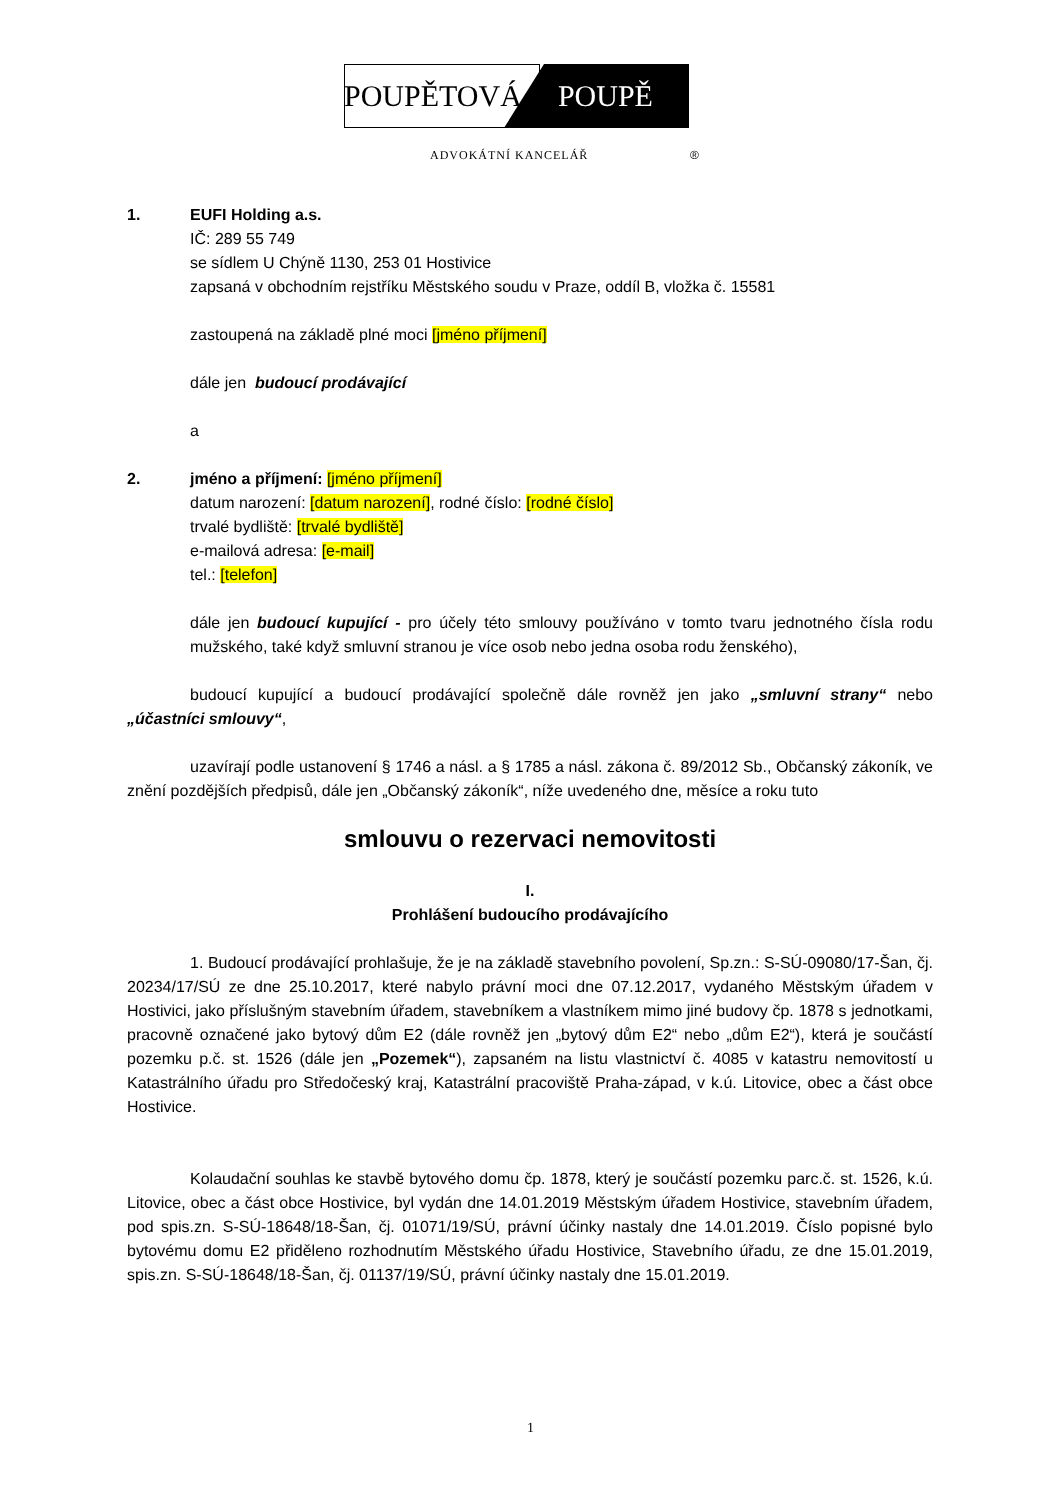POUPĚTOVÁ POUPĚ
ADVOKÁTNÍ KANCELÁŘ ®
1. EUFI Holding a.s.
IČ: 289 55 749
se sídlem U Chýně 1130, 253 01 Hostivice
zapsaná v obchodním rejstříku Městského soudu v Praze, oddíl B, vložka č. 15581
zastoupená na základě plné moci [jméno příjmení]
dále jen budoucí prodávající
a
2. jméno a příjmení: [jméno příjmení]
datum narození: [datum narození], rodné číslo: [rodné číslo]
trvalé bydliště: [trvalé bydliště]
e-mailová adresa: [e-mail]
tel.: [telefon]
dále jen budoucí kupující - pro účely této smlouvy používáno v tomto tvaru jednotného čísla rodu mužského, také když smluvní stranou je více osob nebo jedna osoba rodu ženského),
budoucí kupující a budoucí prodávající společně dále rovněž jen jako „smluvní strany“ nebo „účastníci smlouvy“,
uzavírají podle ustanovení § 1746 a násl. a § 1785 a násl. zákona č. 89/2012 Sb., Občanský zákoník, ve znění pozdějších předpisů, dále jen „Občanský zákoník“, níže uvedeného dne, měsíce a roku tuto
smlouvu o rezervaci nemovitosti
I.
Prohlášení budoucího prodávajícího
1. Budoucí prodávající prohlašuje, že je na základě stavebního povolení, Sp.zn.: S-SÚ-09080/17-Šan, čj. 20234/17/SÚ ze dne 25.10.2017, které nabylo právní moci dne 07.12.2017, vydaného Městským úřadem v Hostivici, jako příslušným stavebním úřadem, stavebníkem a vlastníkem mimo jiné budovy čp. 1878 s jednotkami, pracovně označené jako bytový dům E2 (dále rovněž jen „bytový dům E2“ nebo „dům E2“), která je součástí pozemku p.č. st. 1526 (dále jen „Pozemek“), zapsaném na listu vlastnictví č. 4085 v katastru nemovitostí u Katastrálního úřadu pro Středočeský kraj, Katastrální pracoviště Praha-západ, v k.ú. Litovice, obec a část obce Hostivice.
Kolaudační souhlas ke stavbě bytového domu čp. 1878, který je součástí pozemku parc.č. st. 1526, k.ú. Litovice, obec a část obce Hostivice, byl vydán dne 14.01.2019 Městským úřadem Hostivice, stavebním úřadem, pod spis.zn. S-SÚ-18648/18-Šan, čj. 01071/19/SÚ, právní účinky nastaly dne 14.01.2019. Číslo popisné bylo bytovému domu E2 přiděleno rozhodnutím Městského úřadu Hostivice, Stavebního úřadu, ze dne 15.01.2019, spis.zn. S-SÚ-18648/18-Šan, čj. 01137/19/SÚ, právní účinky nastaly dne 15.01.2019.
1